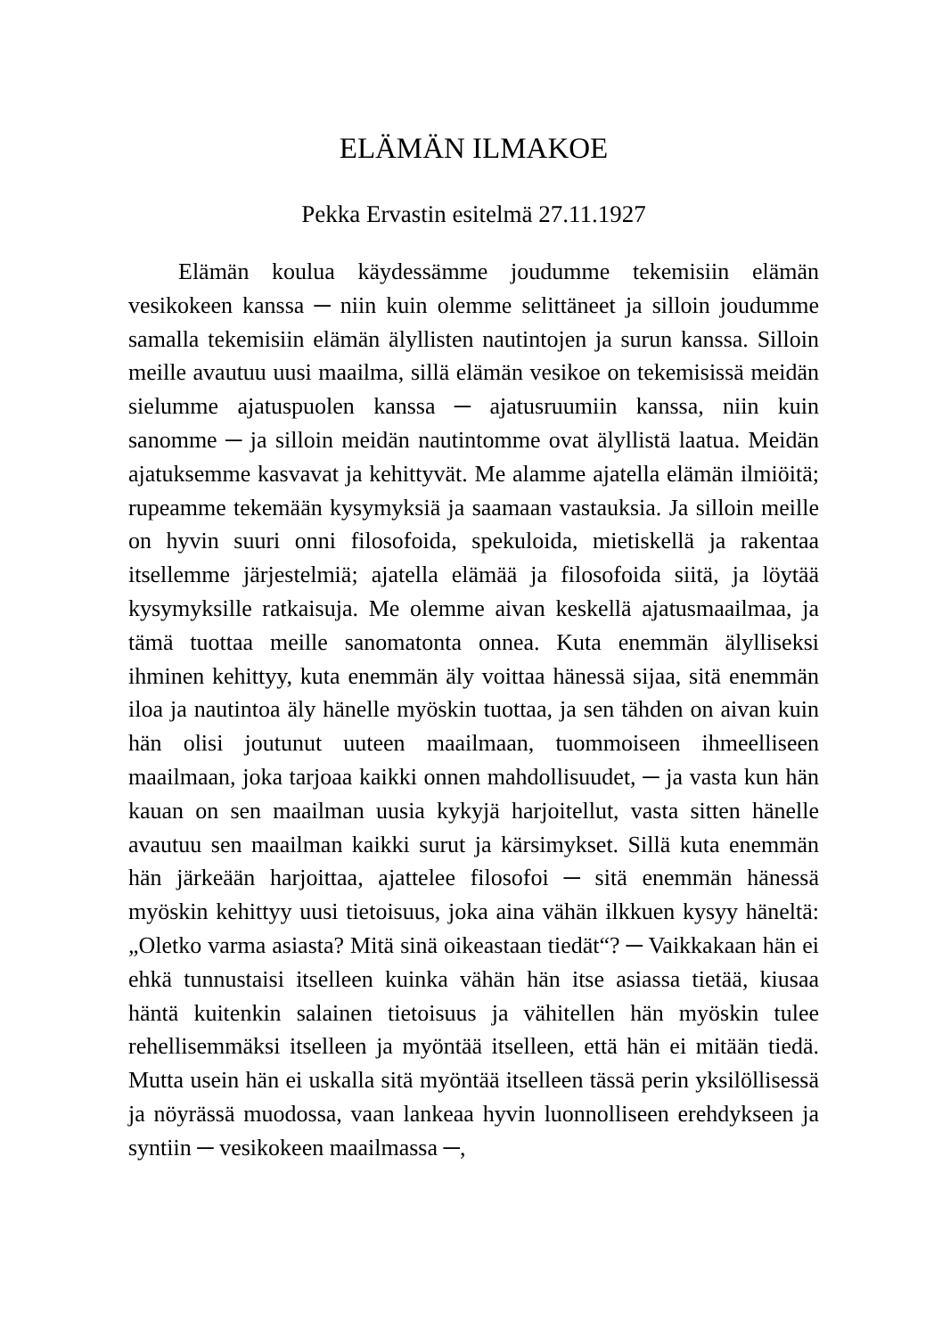ELÄMÄN ILMAKOE
Pekka Ervastin esitelmä 27.11.1927
Elämän koulua käydessämme joudumme tekemisiin elämän vesikokeen kanssa ─ niin kuin olemme selittäneet ja silloin joudumme samalla tekemisiin elämän älyllisten nautintojen ja surun kanssa. Silloin meille avautuu uusi maailma, sillä elämän vesikoe on tekemisissä meidän sielumme ajatuspuolen kanssa ─ ajatusruumiin kanssa, niin kuin sanomme ─ ja silloin meidän nautintomme ovat älyllistä laatua. Meidän ajatuksemme kasvavat ja kehittyvät. Me alamme ajatella elämän ilmiöitä; rupeamme tekemään kysymyksiä ja saamaan vastauksia. Ja silloin meille on hyvin suuri onni filosofoida, spekuloida, mietiskellä ja rakentaa itsellemme järjestelmiä; ajatella elämää ja filosofoida siitä, ja löytää kysymyksille ratkaisuja. Me olemme aivan keskellä ajatusmaailmaa, ja tämä tuottaa meille sanomatonta onnea. Kuta enemmän älylliseksi ihminen kehittyy, kuta enemmän äly voittaa hänessä sijaa, sitä enemmän iloa ja nautintoa äly hänelle myöskin tuottaa, ja sen tähden on aivan kuin hän olisi joutunut uuteen maailmaan, tuommoiseen ihmeelliseen maailmaan, joka tarjoaa kaikki onnen mahdollisuudet, ─ ja vasta kun hän kauan on sen maailman uusia kykyjä harjoitellut, vasta sitten hänelle avautuu sen maailman kaikki surut ja kärsimykset. Sillä kuta enemmän hän järkeään harjoittaa, ajattelee filosofoi ─ sitä enemmän hänessä myöskin kehittyy uusi tietoisuus, joka aina vähän ilkkuen kysyy häneltä: „Oletko varma asiasta? Mitä sinä oikeastaan tiedät“? ─ Vaikkakaan hän ei ehkä tunnustaisi itselleen kuinka vähän hän itse asiassa tietää, kiusaa häntä kuitenkin salainen tietoisuus ja vähitellen hän myöskin tulee rehellisemmäksi itselleen ja myöntää itselleen, että hän ei mitään tiedä. Mutta usein hän ei uskalla sitä myöntää itselleen tässä perin yksilöllisessä ja nöyrässä muodossa, vaan lankeaa hyvin luonnolliseen erehdykseen ja syntiin ─ vesikokeen maailmassa ─,